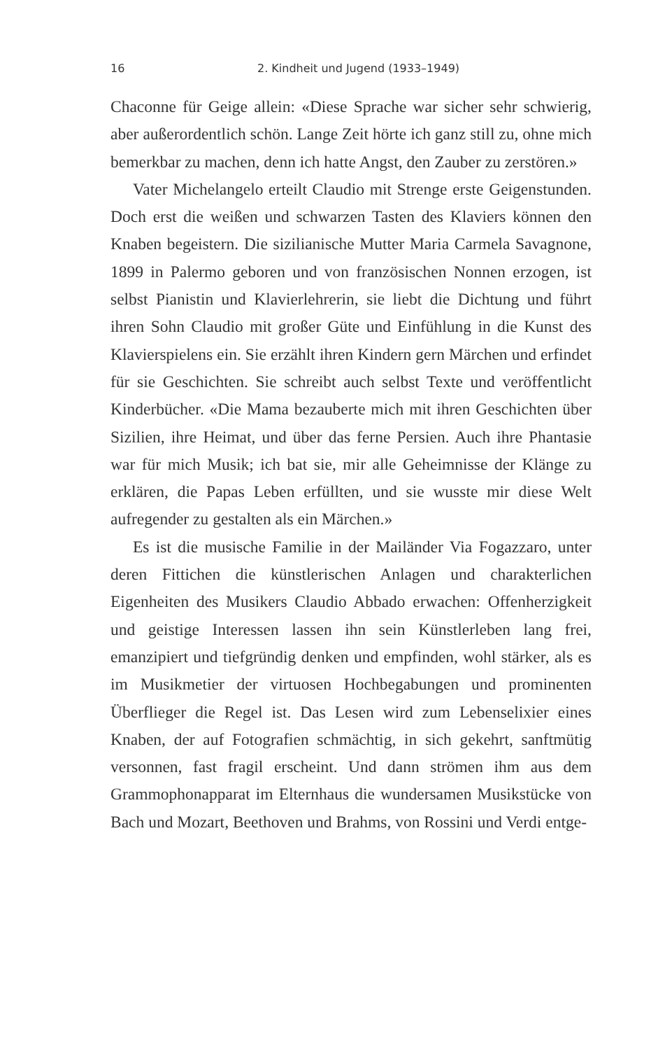16 2. Kindheit und Jugend (1933–1949)
Chaconne für Geige allein: «Diese Sprache war sicher sehr schwierig, aber außerordentlich schön. Lange Zeit hörte ich ganz still zu, ohne mich bemerkbar zu machen, denn ich hatte Angst, den Zauber zu zerstören.»
Vater Michelangelo erteilt Claudio mit Strenge erste Geigenstunden. Doch erst die weißen und schwarzen Tasten des Klaviers können den Knaben begeistern. Die sizilianische Mutter Maria Carmela Savagnone, 1899 in Palermo geboren und von französischen Nonnen erzogen, ist selbst Pianistin und Klavierlehrerin, sie liebt die Dichtung und führt ihren Sohn Claudio mit großer Güte und Einfühlung in die Kunst des Klavierspielens ein. Sie erzählt ihren Kindern gern Märchen und erfindet für sie Geschichten. Sie schreibt auch selbst Texte und veröffentlicht Kinderbücher. «Die Mama bezauberte mich mit ihren Geschichten über Sizilien, ihre Heimat, und über das ferne Persien. Auch ihre Phantasie war für mich Musik; ich bat sie, mir alle Geheimnisse der Klänge zu erklären, die Papas Leben erfüllten, und sie wusste mir diese Welt aufregender zu gestalten als ein Märchen.»
Es ist die musische Familie in der Mailänder Via Fogazzaro, unter deren Fittichen die künstlerischen Anlagen und charakterlichen Eigenheiten des Musikers Claudio Abbado erwachen: Offenherzigkeit und geistige Interessen lassen ihn sein Künstlerleben lang frei, emanzipiert und tiefgründig denken und empfinden, wohl stärker, als es im Musikmetier der virtuosen Hochbegabungen und prominenten Überflieger die Regel ist. Das Lesen wird zum Lebenselixier eines Knaben, der auf Fotografien schmächtig, in sich gekehrt, sanftmütig versonnen, fast fragil erscheint. Und dann strömen ihm aus dem Grammophonapparat im Elternhaus die wundersamen Musikstücke von Bach und Mozart, Beethoven und Brahms, von Rossini und Verdi entge-